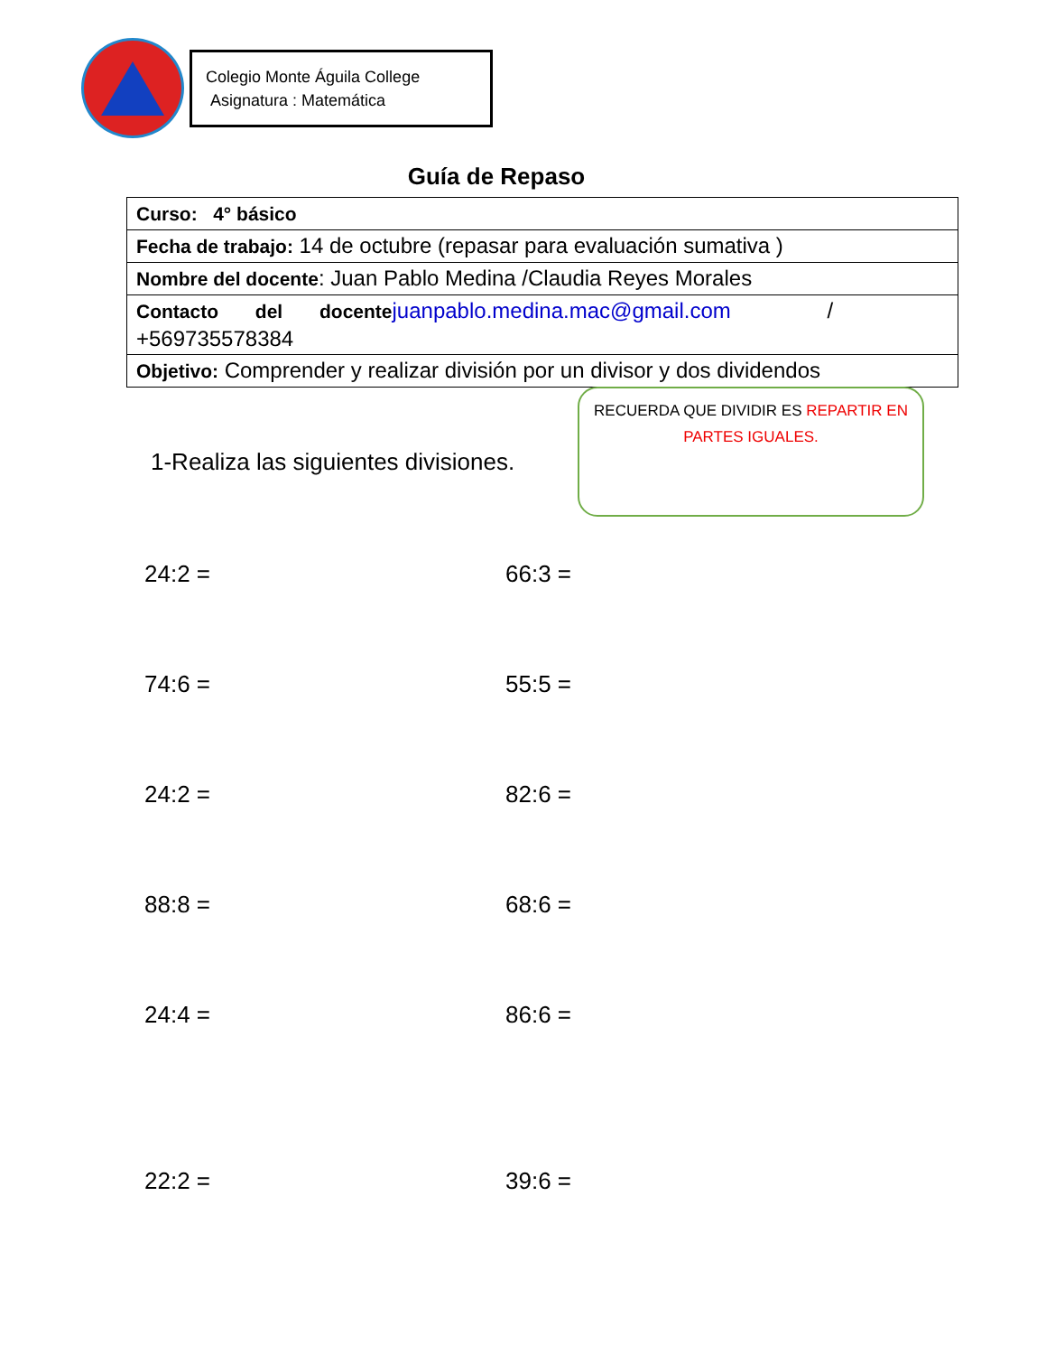Colegio Monte Águila College
Asignatura : Matemática
Guía de Repaso
| Curso: 4° básico |
| Fecha de trabajo: 14 de octubre (repasar para evaluación sumativa ) |
| Nombre del docente : Juan Pablo Medina /Claudia Reyes Morales |
| Contacto del docente juanpablo.medina.mac@gmail.com / +569735578384 |
| Objetivo: Comprender y realizar división por un divisor y dos dividendos |
RECUERDA QUE DIVIDIR ES REPARTIR EN PARTES IGUALES.
1-Realiza las siguientes divisiones.
24:2 = 66:3 =
74:6 = 55:5 =
24:2 = 82:6 =
88:8 = 68:6 =
24:4 = 86:6 =
22:2 = 39:6 =